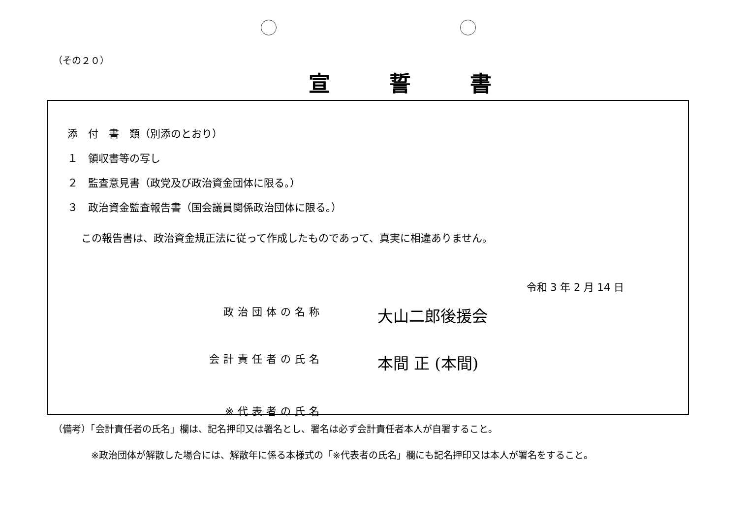（その２０）
宣誓書
添　付　書　類（別添のとおり）
１　領収書等の写し
２　監査意見書（政党及び政治資金団体に限る。）
３　政治資金監査報告書（国会議員関係政治団体に限る。）
この報告書は、政治資金規正法に従って作成したものであって、真実に相違ありません。
令和 3 年 2 月 14 日
政治団体の名称
大山二郎後援会
会計責任者の氏名
本間 正 (本間)
※代表者の氏名
（備考）「会計責任者の氏名」欄は、記名押印又は署名とし、署名は必ず会計責任者本人が自署すること。
※政治団体が解散した場合には、解散年に係る本様式の「※代表者の氏名」欄にも記名押印又は本人が署名をすること。